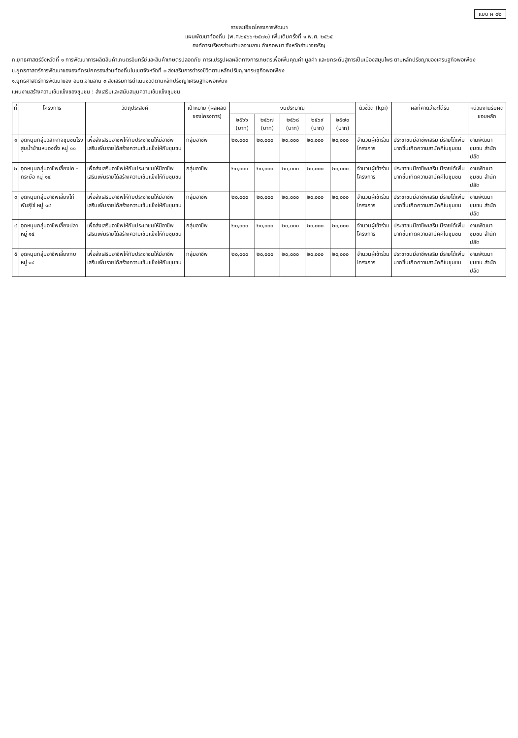แบบ ผ ๐๒
รายละเอียดโครงการพัฒนา
แผนพัฒนาท้องถิ่น (พ.ศ.๒๕๖๖-๒๕๗๐) เพิ่มเติมครั้งที่ ๑ พ.ศ. ๒๕๖๕
องค์การบริหารส่วนตำบลจานลาน อำเภอพนา จังหวัดอำนาจเจริญ
ก.ยุทธศาสตร์จังหวัดที่ ๑ การพัฒนาการผลิตสินค้าเกษตรอินทรีย์และสินค้าเกษตรปลอดภัย การแปรรูปผลผลิตทางการเกษตรเพื่อเพิ่มคุณค่า มูลค่า และยกระดับสู่การเป็นเมืองสมุนไพร ตามหลักปรัชญาของเศรษฐกิจพอเพียง
ข.ยุทธศาสตร์การพัฒนาขององค์กรปกครองส่วนท้องถิ่นในเขตจังหวัดที่ ๓ ส่งเสริมการดำรงชีวิตตามหลักปรัชญาเศรษฐกิจพอเพียง
๑.ยุทธศาสตร์การพัฒนาของ อบต.จานลาน ๓ ส่งเสริมการดำเนินชีวิตตามหลักปรัชญาเศรษฐกิจพอเพียง
แผนงานสร้างความเข้มแข็งของชุมชน : ส่งเสริมและสนับสนุนความเข้มแข็งชุมชน
| ที่ | โครงการ | วัตถุประสงค์ | เป้าหมาย (ผลผลิตของโครงการ) | งบประมาณ | | | | | ตัวชี้วัด (kpi) | ผลที่คาดว่าจะได้รับ | หน่วยงานรับผิดชอบหลัก |
| --- | --- | --- | --- | --- | --- | --- | --- | --- | --- | --- | --- |
| | | | | ๒๕๖๖ (บาท) | ๒๕๖๗ (บาท) | ๒๕๖๘ (บาท) | ๒๕๖๙ (บาท) | ๒๕๗๐ (บาท) | | | |
| ๑ | อุดหนุนกลุ่มวิสาหกิจชุมชนโรงสูบน้ำบ้านหนองดั่ง หมู่ ๑๑ | เพื่อส่งเสริมอาชีพให้กับประชาชนให้มีอาชีพเสริมเพิ่มรายได้สร้างความเข้มแข็งให้กับชุมชน | กลุ่มอาชีพ | ๒๐,๐๐๐ | ๒๐,๐๐๐ | ๒๐,๐๐๐ | ๒๐,๐๐๐ | ๒๐,๐๐๐ | จำนวนผู้เข้าร่วมโครงการ | ประชาชนมีอาชีพเสริม มีรายได้เพิ่มมากขึ้นเกิดความสามัคคีในชุมชน | งานพัฒนาชุมชน สำนักปลัด |
| ๒ | อุดหนุนกลุ่มอาชีพเลี้ยงโค - กระบือ หมู่ ๑๔ | เพื่อส่งเสริมอาชีพให้กับประชาชนให้มีอาชีพเสริมเพิ่มรายได้สร้างความเข้มแข็งให้กับชุมชน | กลุ่มอาชีพ | ๒๐,๐๐๐ | ๒๐,๐๐๐ | ๒๐,๐๐๐ | ๒๐,๐๐๐ | ๒๐,๐๐๐ | จำนวนผู้เข้าร่วมโครงการ | ประชาชนมีอาชีพเสริม มีรายได้เพิ่มมากขึ้นเกิดความสามัคคีในชุมชน | งานพัฒนาชุมชน สำนักปลัด |
| ๓ | อุดหนุนกลุ่มอาชีพเลี้ยงไก่พันธุ์ไข่ หมู่ ๑๔ | เพื่อส่งเสริมอาชีพให้กับประชาชนให้มีอาชีพเสริมเพิ่มรายได้สร้างความเข้มแข็งให้กับชุมชน | กลุ่มอาชีพ | ๒๐,๐๐๐ | ๒๐,๐๐๐ | ๒๐,๐๐๐ | ๒๐,๐๐๐ | ๒๐,๐๐๐ | จำนวนผู้เข้าร่วมโครงการ | ประชาชนมีอาชีพเสริม มีรายได้เพิ่มมากขึ้นเกิดความสามัคคีในชุมชน | งานพัฒนาชุมชน สำนักปลัด |
| ๔ | อุดหนุนกลุ่มอาชีพเลี้ยงปลา หมู่ ๑๔ | เพื่อส่งเสริมอาชีพให้กับประชาชนให้มีอาชีพเสริมเพิ่มรายได้สร้างความเข้มแข็งให้กับชุมชน | กลุ่มอาชีพ | ๒๐,๐๐๐ | ๒๐,๐๐๐ | ๒๐,๐๐๐ | ๒๐,๐๐๐ | ๒๐,๐๐๐ | จำนวนผู้เข้าร่วมโครงการ | ประชาชนมีอาชีพเสริม มีรายได้เพิ่มมากขึ้นเกิดความสามัคคีในชุมชน | งานพัฒนาชุมชน สำนักปลัด |
| ๕ | อุดหนุนกลุ่มอาชีพเลี้ยงกบ หมู่ ๑๔ | เพื่อส่งเสริมอาชีพให้กับประชาชนให้มีอาชีพเสริมเพิ่มรายได้สร้างความเข้มแข็งให้กับชุมชน | กลุ่มอาชีพ | ๒๐,๐๐๐ | ๒๐,๐๐๐ | ๒๐,๐๐๐ | ๒๐,๐๐๐ | ๒๐,๐๐๐ | จำนวนผู้เข้าร่วมโครงการ | ประชาชนมีอาชีพเสริม มีรายได้เพิ่มมากขึ้นเกิดความสามัคคีในชุมชน | งานพัฒนาชุมชน สำนักปลัด |